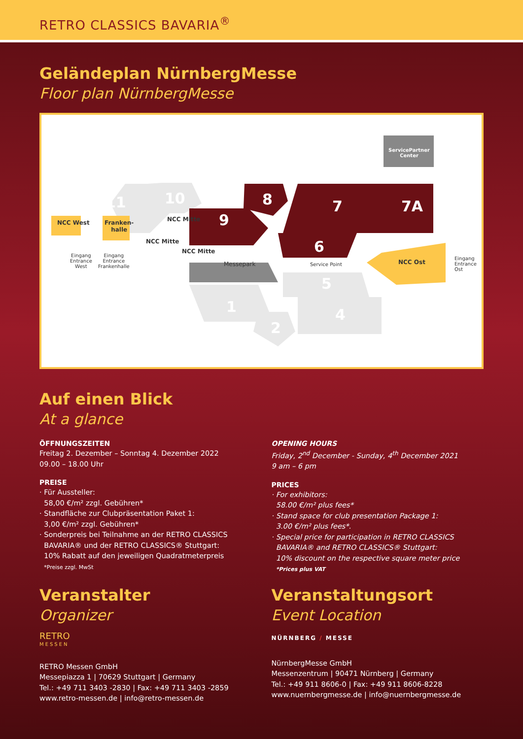RETRO CLASSICS BAVARIA<sup>®</sup>
Geländeplan NürnbergMesse
Floor plan NürnbergMesse
ServicePartner Center
11 10 8
9
7 7A
6
5
1 4
2
NCC West
Franken-
halle
NCC Mitte
NCC Mitte
NCC Mitte
NCC Ost
Messepark Service Point
Eingang
Entrance
West
Eingang
Entrance
Frankenhalle
Eingang
Entrance
Ost
Auf einen Blick
At a glance
ÖFFNUNGSZEITEN
Freitag 2. Dezember – Sonntag 4. Dezember 2022
09.00 – 18.00 Uhr
PREISE
· Für Aussteller:
58,00 €/m² zzgl. Gebühren*
· Standfläche zur Clubpräsentation Paket 1:
3,00 €/m² zzgl. Gebühren*
· Sonderpreis bei Teilnahme an der RETRO CLASSICS
BAVARIA® und der RETRO CLASSICS® Stuttgart:
10% Rabatt auf den jeweiligen Quadratmeterpreis
*Preise zzgl. MwSt
OPENING HOURS
Friday, 2<sup>nd</sup> December - Sunday, 4<sup>th</sup> December 2021
9 am – 6 pm
PRICES
· For exhibitors:
58.00 €/m² plus fees*
· Stand space for club presentation Package 1:
3.00 €/m² plus fees*.
· Special price for participation in RETRO CLASSICS
BAVARIA® and RETRO CLASSICS® Stuttgart:
10% discount on the respective square meter price
*Prices plus VAT
Veranstalter
Organizer
RETRO
MESSEN
RETRO Messen GmbH
Messepiazza 1 | 70629 Stuttgart | Germany
Tel.: +49 711 3403 -2830 | Fax: +49 711 3403 -2859
www.retro-messen.de | info@retro-messen.de
Veranstaltungsort
Event Location
NÜRNBERG / MESSE
NürnbergMesse GmbH
Messenzentrum | 90471 Nürnberg | Germany
Tel.: +49 911 8606-0 | Fax: +49 911 8606-8228
www.nuernbergmesse.de | info@nuernbergmesse.de